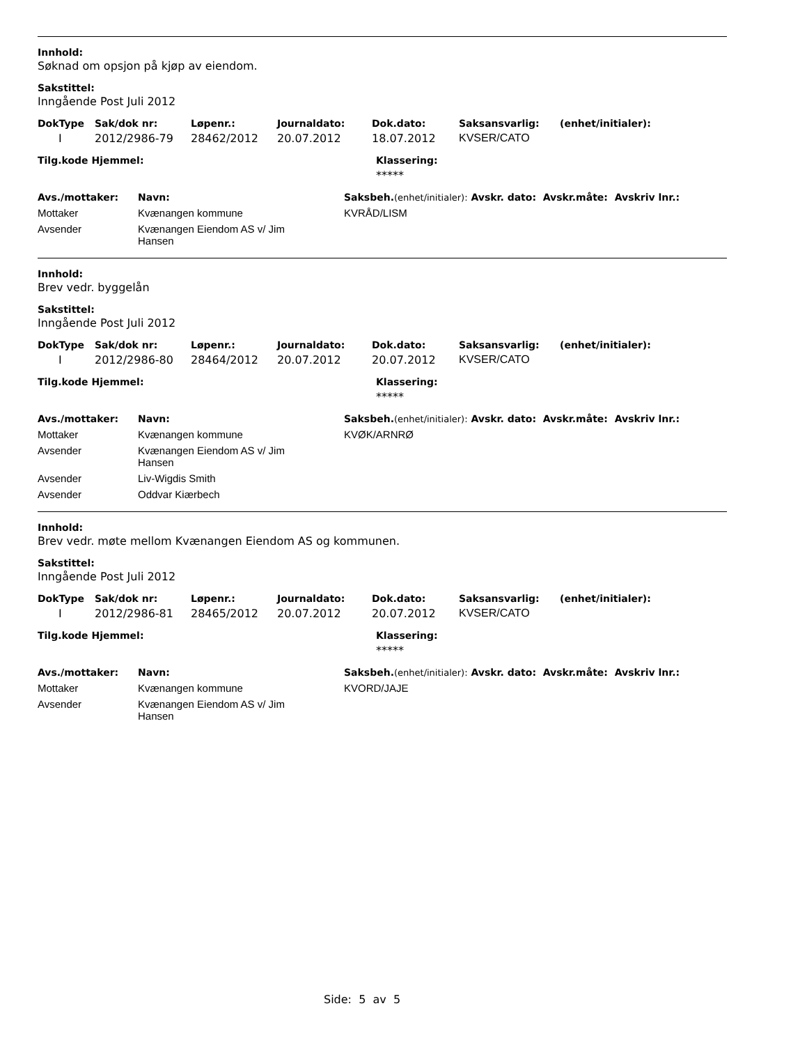Innhold:
Søknad om opsjon på kjøp av eiendom.
Sakstittel:
Inngående Post Juli 2012
| DokType | Sak/dok nr: | Løpenr.: | Journaldato: | Dok.dato: | Saksansvarlig: | (enhet/initialer): |
| --- | --- | --- | --- | --- | --- | --- |
| I | 2012/2986-79 | 28462/2012 | 20.07.2012 | 18.07.2012 | KVSER/CATO | |
| Tilg.kode Hjemmel: | Klassering: |
| --- | --- |
| | ***** |
| Avs./mottaker: | Navn: | Saksbeh. (enhet/initialer): Avskr. dato: Avskr.måte: Avskriv lnr.: |
| --- | --- | --- |
| Mottaker | Kvænangen kommune | KVRÅD/LISM |
| Avsender | Kvænangen Eiendom AS v/ Jim Hansen | |
Innhold:
Brev vedr. byggelån
Sakstittel:
Inngående Post Juli 2012
| DokType | Sak/dok nr: | Løpenr.: | Journaldato: | Dok.dato: | Saksansvarlig: | (enhet/initialer): |
| --- | --- | --- | --- | --- | --- | --- |
| I | 2012/2986-80 | 28464/2012 | 20.07.2012 | 20.07.2012 | KVSER/CATO | |
| Tilg.kode Hjemmel: | Klassering: |
| --- | --- |
| | ***** |
| Avs./mottaker: | Navn: | Saksbeh. (enhet/initialer): Avskr. dato: Avskr.måte: Avskriv lnr.: |
| --- | --- | --- |
| Mottaker | Kvænangen kommune | KVØK/ARNRØ |
| Avsender | Kvænangen Eiendom AS v/ Jim Hansen | |
| Avsender | Liv-Wigdis Smith | |
| Avsender | Oddvar Kiærbech | |
Innhold:
Brev vedr. møte mellom Kvænangen Eiendom AS og kommunen.
Sakstittel:
Inngående Post Juli 2012
| DokType | Sak/dok nr: | Løpenr.: | Journaldato: | Dok.dato: | Saksansvarlig: | (enhet/initialer): |
| --- | --- | --- | --- | --- | --- | --- |
| I | 2012/2986-81 | 28465/2012 | 20.07.2012 | 20.07.2012 | KVSER/CATO | |
| Tilg.kode Hjemmel: | Klassering: |
| --- | --- |
| | ***** |
| Avs./mottaker: | Navn: | Saksbeh. (enhet/initialer): Avskr. dato: Avskr.måte: Avskriv lnr.: |
| --- | --- | --- |
| Mottaker | Kvænangen kommune | KVORD/JAJE |
| Avsender | Kvænangen Eiendom AS v/ Jim Hansen | |
Side: 5 av 5